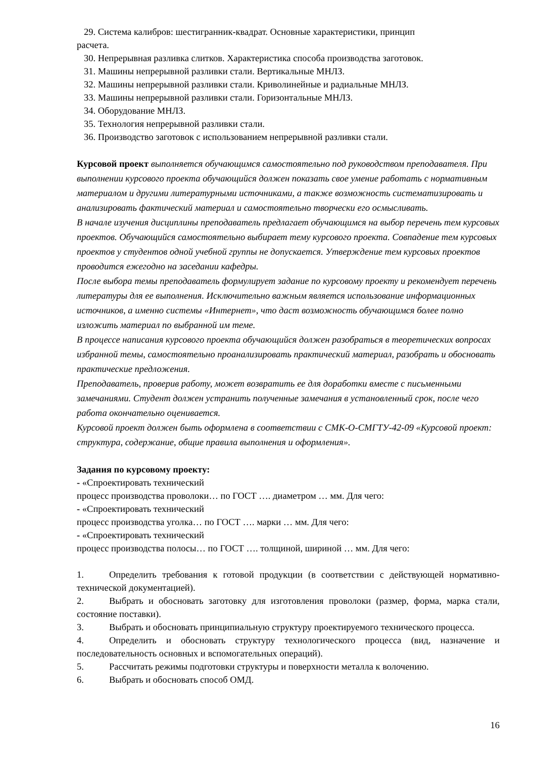29. Система калибров: шестигранник-квадрат. Основные характеристики, принцип
расчета.
30. Непрерывная разливка слитков. Характеристика способа производства заготовок.
31. Машины непрерывной разливки стали. Вертикальные МНЛЗ.
32. Машины непрерывной разливки стали. Криволинейные и радиальные МНЛЗ.
33. Машины непрерывной разливки стали. Горизонтальные МНЛЗ.
34. Оборудование МНЛЗ.
35. Технология непрерывной разливки стали.
36. Производство заготовок с использованием непрерывной разливки стали.
Курсовой проект выполняется обучающимся самостоятельно под руководством преподавателя. При выполнении курсового проекта обучающийся должен показать свое умение работать с нормативным материалом и другими литературными источниками, а также возможность систематизировать и анализировать фактический материал и самостоятельно творчески его осмысливать.
В начале изучения дисциплины преподаватель предлагает обучающимся на выбор перечень тем курсовых проектов. Обучающийся самостоятельно выбирает тему курсового проекта. Совпадение тем курсовых проектов у студентов одной учебной группы не допускается. Утверждение тем курсовых проектов проводится ежегодно на заседании кафедры.
После выбора темы преподаватель формулирует задание по курсовому проекту и рекомендует перечень литературы для ее выполнения. Исключительно важным является использование информационных источников, а именно системы «Интернет», что даст возможность обучающимся более полно изложить материал по выбранной им теме.
В процессе написания курсового проекта обучающийся должен разобраться в теоретических вопросах избранной темы, самостоятельно проанализировать практический материал, разобрать и обосновать практические предложения.
Преподаватель, проверив работу, может возвратить ее для доработки вместе с письменными замечаниями. Студент должен устранить полученные замечания в установленный срок, после чего работа окончательно оценивается.
Курсовой проект должен быть оформлена в соответствии с СМК-О-СМГТУ-42-09 «Курсовой проект: структура, содержание, общие правила выполнения и оформления».
Задания по курсовому проекту:
- «Спроектировать технический
процесс производства проволоки… по ГОСТ …. диаметром … мм. Для чего:
- «Спроектировать технический
процесс производства уголка… по ГОСТ …. марки … мм. Для чего:
- «Спроектировать технический
процесс производства полосы… по ГОСТ …. толщиной, шириной … мм. Для чего:
1. Определить требования к готовой продукции (в соответствии с действующей нормативно-технической документацией).
2. Выбрать и обосновать заготовку для изготовления проволоки (размер, форма, марка стали, состояние поставки).
3. Выбрать и обосновать принципиальную структуру проектируемого технического процесса.
4. Определить и обосновать структуру технологического процесса (вид, назначение и последовательность основных и вспомогательных операций).
5. Рассчитать режимы подготовки структуры и поверхности металла к волочению.
6. Выбрать и обосновать способ ОМД.
16